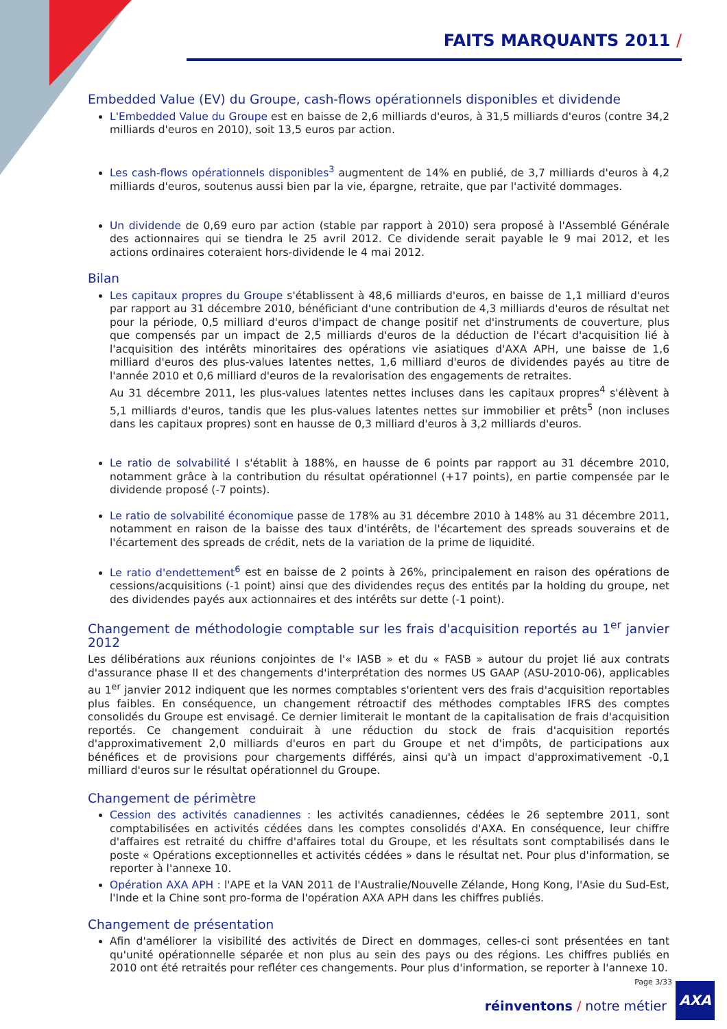FAITS MARQUANTS 2011 /
Embedded Value (EV) du Groupe, cash-flows opérationnels disponibles et dividende
L'Embedded Value du Groupe est en baisse de 2,6 milliards d'euros, à 31,5 milliards d'euros (contre 34,2 milliards d'euros en 2010), soit 13,5 euros par action.
Les cash-flows opérationnels disponibles<sup>3</sup> augmentent de 14% en publié, de 3,7 milliards d'euros à 4,2 milliards d'euros, soutenus aussi bien par la vie, épargne, retraite, que par l'activité dommages.
Un dividende de 0,69 euro par action (stable par rapport à 2010) sera proposé à l'Assemblé Générale des actionnaires qui se tiendra le 25 avril 2012. Ce dividende serait payable le 9 mai 2012, et les actions ordinaires coteraient hors-dividende le 4 mai 2012.
Bilan
Les capitaux propres du Groupe s'établissent à 48,6 milliards d'euros, en baisse de 1,1 milliard d'euros par rapport au 31 décembre 2010, bénéficiant d'une contribution de 4,3 milliards d'euros de résultat net pour la période, 0,5 milliard d'euros d'impact de change positif net d'instruments de couverture, plus que compensés par un impact de 2,5 milliards d'euros de la déduction de l'écart d'acquisition lié à l'acquisition des intérêts minoritaires des opérations vie asiatiques d'AXA APH, une baisse de 1,6 milliard d'euros des plus-values latentes nettes, 1,6 milliard d'euros de dividendes payés au titre de l'année 2010 et 0,6 milliard d'euros de la revalorisation des engagements de retraites.
Au 31 décembre 2011, les plus-values latentes nettes incluses dans les capitaux propres<sup>4</sup> s'élèvent à 5,1 milliards d'euros, tandis que les plus-values latentes nettes sur immobilier et prêts<sup>5</sup> (non incluses dans les capitaux propres) sont en hausse de 0,3 milliard d'euros à 3,2 milliards d'euros.
Le ratio de solvabilité I s'établit à 188%, en hausse de 6 points par rapport au 31 décembre 2010, notamment grâce à la contribution du résultat opérationnel (+17 points), en partie compensée par le dividende proposé (-7 points).
Le ratio de solvabilité économique passe de 178% au 31 décembre 2010 à 148% au 31 décembre 2011, notamment en raison de la baisse des taux d'intérêts, de l'écartement des spreads souverains et de l'écartement des spreads de crédit, nets de la variation de la prime de liquidité.
Le ratio d'endettement<sup>6</sup> est en baisse de 2 points à 26%, principalement en raison des opérations de cessions/acquisitions (-1 point) ainsi que des dividendes reçus des entités par la holding du groupe, net des dividendes payés aux actionnaires et des intérêts sur dette (-1 point).
Changement de méthodologie comptable sur les frais d'acquisition reportés au 1<sup>er</sup> janvier 2012
Les délibérations aux réunions conjointes de l'« IASB » et du « FASB » autour du projet lié aux contrats d'assurance phase II et des changements d'interprétation des normes US GAAP (ASU-2010-06), applicables au 1<sup>er</sup> janvier 2012 indiquent que les normes comptables s'orientent vers des frais d'acquisition reportables plus faibles. En conséquence, un changement rétroactif des méthodes comptables IFRS des comptes consolidés du Groupe est envisagé. Ce dernier limiterait le montant de la capitalisation de frais d'acquisition reportés. Ce changement conduirait à une réduction du stock de frais d'acquisition reportés d'approximativement 2,0 milliards d'euros en part du Groupe et net d'impôts, de participations aux bénéfices et de provisions pour chargements différés, ainsi qu'à un impact d'approximativement -0,1 milliard d'euros sur le résultat opérationnel du Groupe.
Changement de périmètre
Cession des activités canadiennes : les activités canadiennes, cédées le 26 septembre 2011, sont comptabilisées en activités cédées dans les comptes consolidés d'AXA. En conséquence, leur chiffre d'affaires est retraité du chiffre d'affaires total du Groupe, et les résultats sont comptabilisés dans le poste « Opérations exceptionnelles et activités cédées » dans le résultat net. Pour plus d'information, se reporter à l'annexe 10.
Opération AXA APH : l'APE et la VAN 2011 de l'Australie/Nouvelle Zélande, Hong Kong, l'Asie du Sud-Est, l'Inde et la Chine sont pro-forma de l'opération AXA APH dans les chiffres publiés.
Changement de présentation
Afin d'améliorer la visibilité des activités de Direct en dommages, celles-ci sont présentées en tant qu'unité opérationnelle séparée et non plus au sein des pays ou des régions. Les chiffres publiés en 2010 ont été retraités pour refléter ces changements. Pour plus d'information, se reporter à l'annexe 10.
Page 3/33
réinventons / notre métier
AXA